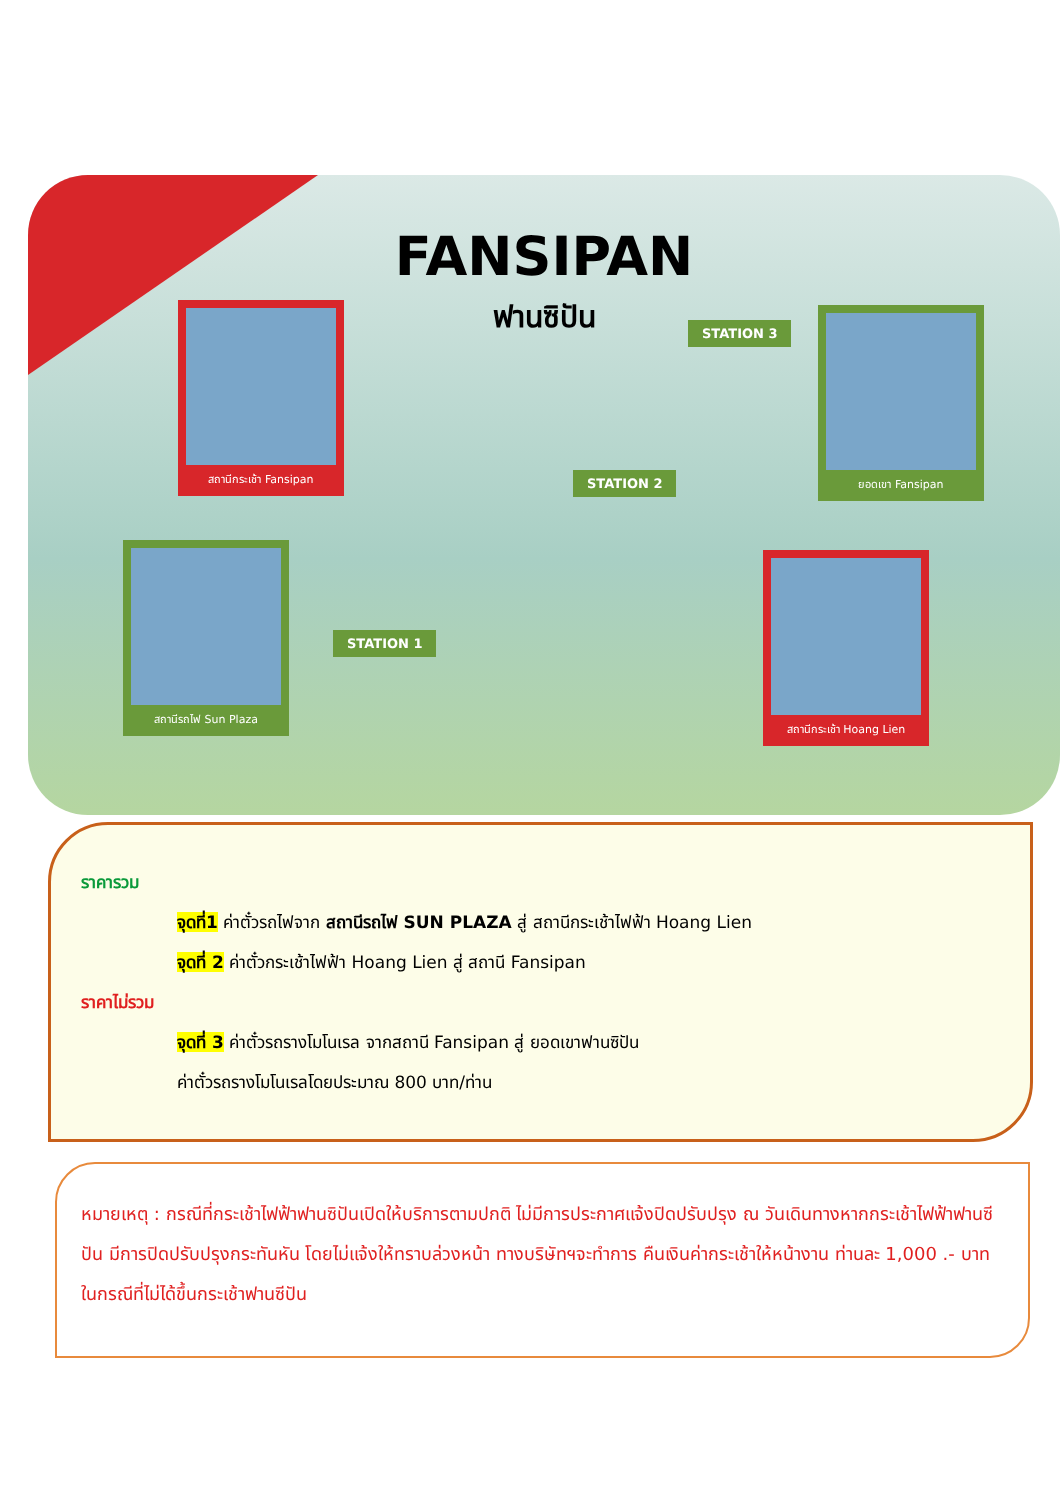FANSIPAN
ฟานซิปัน สถานีกระเช้า Fansipan ยอดเขา Fansipan
สถานีรถไฟ Sun Plaza
สถานีกระเช้า Hoang Lien
STATION 3
STATION 2
STATION 1
ราคารวม
จุดที่1 ค่าตั๋วรถไฟจาก สถานีรถไฟ SUN PLAZA สู่ สถานีกระเช้าไฟฟ้า Hoang Lien
จุดที่ 2 ค่าตั๋วกระเช้าไฟฟ้า Hoang Lien สู่ สถานี Fansipan
ราคาไม่รวม
จุดที่ 3 ค่าตั๋วรถรางโมโนเรล จากสถานี Fansipan สู่ ยอดเขาฟานซิปัน
ค่าตั๋วรถรางโมโนเรลโดยประมาณ 800 บาท/ท่าน
หมายเหตุ : กรณีที่กระเช้าไฟฟ้าฟานซิปันเปิดให้บริการตามปกติ ไม่มีการประกาศแจ้งปิดปรับปรุง ณ วันเดินทางหากกระเช้าไฟฟ้าฟานซีปัน มีการปิดปรับปรุงกระทันหัน โดยไม่แจ้งให้ทราบล่วงหน้า ทางบริษัทฯจะทำการ คืนเงินค่ากระเช้าให้หน้างาน ท่านละ 1,000 .- บาท ในกรณีที่ไม่ได้ขึ้นกระเช้าฟานซีปัน